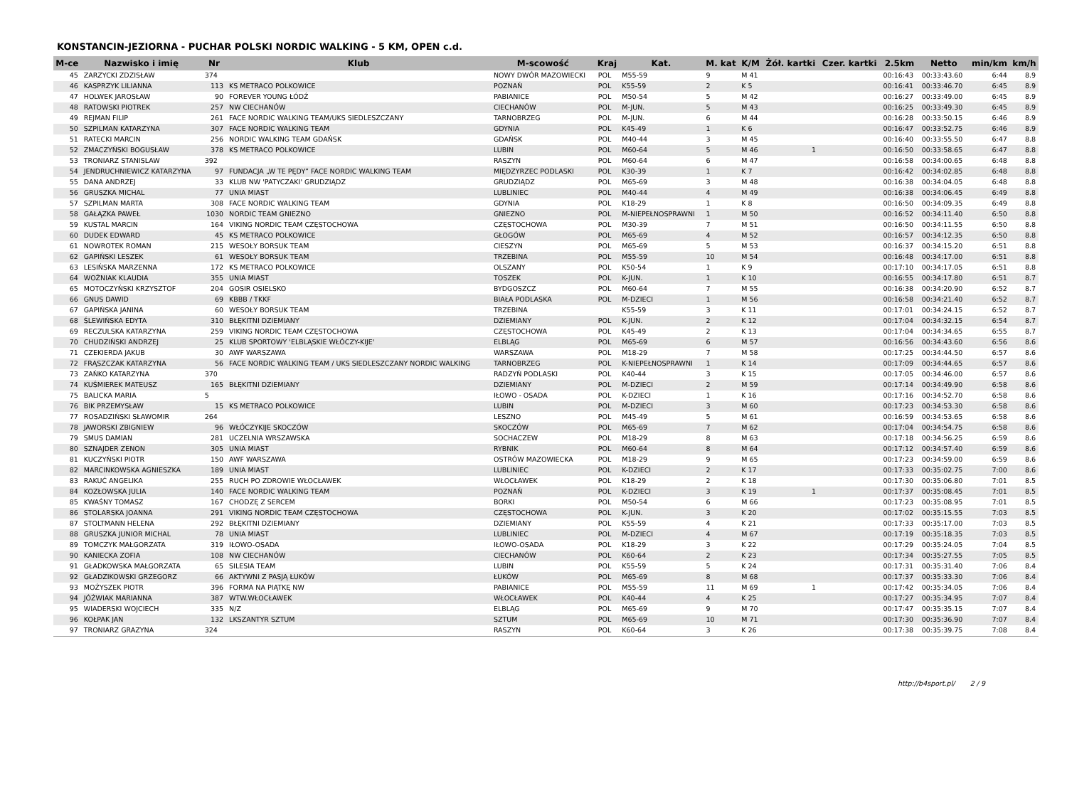KONSTANCIN-JEZIORNA - PUCHAR POLSKI NORDIC WALKING - 5 KM, OPEN c.d.
| M-ce | Nazwisko i imię | Nr | Klub | M-scowość | Kraj | Kat. | M. kat | K/M | Żół. kartki | Czer. kartki | 2.5km | Netto | min/km | km/h |
| --- | --- | --- | --- | --- | --- | --- | --- | --- | --- | --- | --- | --- | --- | --- |
| 45 | ZARZYCKI ZDZISŁAW | 374 | | NOWY DWÓR MAZOWIECKI | POL | M55-59 | 9 | M 41 | | | 00:16:43 | 00:33:43.60 | 6:44 | 8.9 |
| 46 | KASPRZYK LILIANNA | 113 | KS METRACO POLKOWICE | POZNAŃ | POL | K55-59 | 2 | K 5 | | | 00:16:41 | 00:33:46.70 | 6:45 | 8.9 |
| 47 | HOLWEK JAROSŁAW | 90 | FOREVER YOUNG ŁÓDŹ | PABIANICE | POL | M50-54 | 5 | M 42 | | | 00:16:27 | 00:33:49.00 | 6:45 | 8.9 |
| 48 | RATOWSKI PIOTREK | 257 | NW CIECHANÓW | CIECHANÓW | POL | M-JUN. | 5 | M 43 | | | 00:16:25 | 00:33:49.30 | 6:45 | 8.9 |
| 49 | REJMAN FILIP | 261 | FACE NORDIC WALKING TEAM/UKS SIEDLESZCZANY | TARNOBRZEG | POL | M-JUN. | 6 | M 44 | | | 00:16:28 | 00:33:50.15 | 6:46 | 8.9 |
| 50 | SZPILMAN KATARZYNA | 307 | FACE NORDIC WALKING TEAM | GDYNIA | POL | K45-49 | 1 | K 6 | | | 00:16:47 | 00:33:52.75 | 6:46 | 8.9 |
| 51 | RATECKI MARCIN | 256 | NORDIC WALKING TEAM GDAŃSK | GDAŃSK | POL | M40-44 | 3 | M 45 | | | 00:16:40 | 00:33:55.50 | 6:47 | 8.8 |
| 52 | ZMACZYŃSKI BOGUSŁAW | 378 | KS METRACO POLKOWICE | LUBIN | POL | M60-64 | 5 | M 46 | 1 | | 00:16:50 | 00:33:58.65 | 6:47 | 8.8 |
| 53 | TRONIARZ STANISLAW | 392 | | RASZYN | POL | M60-64 | 6 | M 47 | | | 00:16:58 | 00:34:00.65 | 6:48 | 8.8 |
| 54 | JENDRUCHNIEWICZ KATARZYNA | 97 | FUNDACJA „W TE PĘDY” FACE NORDIC WALKING TEAM | MIĘDZYRZEC PODLASKI | POL | K30-39 | 1 | K 7 | | | 00:16:42 | 00:34:02.85 | 6:48 | 8.8 |
| 55 | DANA ANDRZEJ | 33 | KLUB NW 'PATYCZAKI' GRUDZIĄDZ | GRUDZIĄDZ | POL | M65-69 | 3 | M 48 | | | 00:16:38 | 00:34:04.05 | 6:48 | 8.8 |
| 56 | GRUSZKA MICHAL | 77 | UNIA MIAST | LUBLINIEC | POL | M40-44 | 4 | M 49 | | | 00:16:38 | 00:34:06.45 | 6:49 | 8.8 |
| 57 | SZPILMAN MARTA | 308 | FACE NORDIC WALKING TEAM | GDYNIA | POL | K18-29 | 1 | K 8 | | | 00:16:50 | 00:34:09.35 | 6:49 | 8.8 |
| 58 | GAŁĄZKA PAWEŁ | 1030 | NORDIC TEAM GNIEZNO | GNIEZNO | POL | M-NIEPEŁNOSPRAWNI | 1 | M 50 | | | 00:16:52 | 00:34:11.40 | 6:50 | 8.8 |
| 59 | KUSTAL MARCIN | 164 | VIKING NORDIC TEAM CZĘSTOCHOWA | CZĘSTOCHOWA | POL | M30-39 | 7 | M 51 | | | 00:16:50 | 00:34:11.55 | 6:50 | 8.8 |
| 60 | DUDEK EDWARD | 45 | KS METRACO POLKOWICE | GŁOGÓW | POL | M65-69 | 4 | M 52 | | | 00:16:57 | 00:34:12.35 | 6:50 | 8.8 |
| 61 | NOWROTEK ROMAN | 215 | WESOŁY BORSUK TEAM | CIESZYN | POL | M65-69 | 5 | M 53 | | | 00:16:37 | 00:34:15.20 | 6:51 | 8.8 |
| 62 | GAPIŃSKI LESZEK | 61 | WESOŁY BORSUK TEAM | TRZEBINA | POL | M55-59 | 10 | M 54 | | | 00:16:48 | 00:34:17.00 | 6:51 | 8.8 |
| 63 | LESIŃSKA MARZENNA | 172 | KS METRACO POLKOWICE | OLSZANY | POL | K50-54 | 1 | K 9 | | | 00:17:10 | 00:34:17.05 | 6:51 | 8.8 |
| 64 | WOŹNIAK KLAUDIA | 355 | UNIA MIAST | TOSZEK | POL | K-JUN. | 1 | K 10 | | | 00:16:55 | 00:34:17.80 | 6:51 | 8.7 |
| 65 | MOTOCZYŃSKI KRZYSZTOF | 204 | GOSIR OSIELSKO | BYDGOSZCZ | POL | M60-64 | 7 | M 55 | | | 00:16:38 | 00:34:20.90 | 6:52 | 8.7 |
| 66 | GNUS DAWID | 69 | KBBB / TKKF | BIAŁA PODLASKA | POL | M-DZIECI | 1 | M 56 | | | 00:16:58 | 00:34:21.40 | 6:52 | 8.7 |
| 67 | GAPIŃSKA JANINA | 60 | WESOŁY BORSUK TEAM | TRZEBINA | | K55-59 | 3 | K 11 | | | 00:17:01 | 00:34:24.15 | 6:52 | 8.7 |
| 68 | ŚLEWIŃSKA EDYTA | 310 | BŁĘKITNI DZIEMIANY | DZIEMIANY | POL | K-JUN. | 2 | K 12 | | | 00:17:04 | 00:34:32.15 | 6:54 | 8.7 |
| 69 | RECZULSKA KATARZYNA | 259 | VIKING NORDIC TEAM CZĘSTOCHOWA | CZĘSTOCHOWA | POL | K45-49 | 2 | K 13 | | | 00:17:04 | 00:34:34.65 | 6:55 | 8.7 |
| 70 | CHUDZIŃSKI ANDRZEJ | 25 | KLUB SPORTOWY 'ELBLĄSKIE WŁÓCZY-KIJE' | ELBLĄG | POL | M65-69 | 6 | M 57 | | | 00:16:56 | 00:34:43.60 | 6:56 | 8.6 |
| 71 | CZEKIERDA JAKUB | 30 | AWF WARSZAWA | WARSZAWA | POL | M18-29 | 7 | M 58 | | | 00:17:25 | 00:34:44.50 | 6:57 | 8.6 |
| 72 | FRĄSZCZAK KATARZYNA | 56 | FACE NORDIC WALKING TEAM / UKS SIEDLESZCZANY NORDIC WALKING | TARNOBRZEG | POL | K-NIEPEŁNOSPRAWNI | 1 | K 14 | | | 00:17:09 | 00:34:44.65 | 6:57 | 8.6 |
| 73 | ZAŃKO KATARZYNA | 370 | | RADZYŃ PODLASKI | POL | K40-44 | 3 | K 15 | | | 00:17:05 | 00:34:46.00 | 6:57 | 8.6 |
| 74 | KUŚMIEREK MATEUSZ | 165 | BŁĘKITNI DZIEMIANY | DZIEMIANY | POL | M-DZIECI | 2 | M 59 | | | 00:17:14 | 00:34:49.90 | 6:58 | 8.6 |
| 75 | BALICKA MARIA | 5 | | IŁOWO - OSADA | POL | K-DZIECI | 1 | K 16 | | | 00:17:16 | 00:34:52.70 | 6:58 | 8.6 |
| 76 | BIK PRZEMYSŁAW | 15 | KS METRACO POLKOWICE | LUBIN | POL | M-DZIECI | 3 | M 60 | | | 00:17:23 | 00:34:53.30 | 6:58 | 8.6 |
| 77 | ROSADZIŃSKI SŁAWOMIR | 264 | | LESZNO | POL | M45-49 | 5 | M 61 | | | 00:16:59 | 00:34:53.65 | 6:58 | 8.6 |
| 78 | JAWORSKI ZBIGNIEW | 96 | WŁÓCZYKIJE SKOCZÓW | SKOCZÓW | POL | M65-69 | 7 | M 62 | | | 00:17:04 | 00:34:54.75 | 6:58 | 8.6 |
| 79 | SMUS DAMIAN | 281 | UCZELNIA WRSZAWSKA | SOCHACZEW | POL | M18-29 | 8 | M 63 | | | 00:17:18 | 00:34:56.25 | 6:59 | 8.6 |
| 80 | SZNAJDER ZENON | 305 | UNIA MIAST | RYBNIK | POL | M60-64 | 8 | M 64 | | | 00:17:12 | 00:34:57.40 | 6:59 | 8.6 |
| 81 | KUCZYŃSKI PIOTR | 150 | AWF WARSZAWA | OSTRÓW MAZOWIECKA | POL | M18-29 | 9 | M 65 | | | 00:17:23 | 00:34:59.00 | 6:59 | 8.6 |
| 82 | MARCINKOWSKA AGNIESZKA | 189 | UNIA MIAST | LUBLINIEC | POL | K-DZIECI | 2 | K 17 | | | 00:17:33 | 00:35:02.75 | 7:00 | 8.6 |
| 83 | RAKUĆ ANGELIKA | 255 | RUCH PO ZDROWIE WŁOCŁAWEK | WŁOCŁAWEK | POL | K18-29 | 2 | K 18 | | | 00:17:30 | 00:35:06.80 | 7:01 | 8.5 |
| 84 | KOZŁOWSKA JULIA | 140 | FACE NORDIC WALKING TEAM | POZNAŃ | POL | K-DZIECI | 3 | K 19 | 1 | | 00:17:37 | 00:35:08.45 | 7:01 | 8.5 |
| 85 | KWAŚNY TOMASZ | 167 | CHODZĘ Z SERCEM | BORKI | POL | M50-54 | 6 | M 66 | | | 00:17:23 | 00:35:08.95 | 7:01 | 8.5 |
| 86 | STOLARSKA JOANNA | 291 | VIKING NORDIC TEAM CZĘSTOCHOWA | CZĘSTOCHOWA | POL | K-JUN. | 3 | K 20 | | | 00:17:02 | 00:35:15.55 | 7:03 | 8.5 |
| 87 | STOLTMANN HELENA | 292 | BŁĘKITNI DZIEMIANY | DZIEMIANY | POL | K55-59 | 4 | K 21 | | | 00:17:33 | 00:35:17.00 | 7:03 | 8.5 |
| 88 | GRUSZKA JUNIOR MICHAL | 78 | UNIA MIAST | LUBLINIEC | POL | M-DZIECI | 4 | M 67 | | | 00:17:19 | 00:35:18.35 | 7:03 | 8.5 |
| 89 | TOMCZYK MAŁGORZATA | 319 | IŁOWO-OSADA | IŁOWO-OSADA | POL | K18-29 | 3 | K 22 | | | 00:17:29 | 00:35:24.05 | 7:04 | 8.5 |
| 90 | KANIECKA ZOFIA | 108 | NW CIECHANÓW | CIECHANÓW | POL | K60-64 | 2 | K 23 | | | 00:17:34 | 00:35:27.55 | 7:05 | 8.5 |
| 91 | GŁADKOWSKA MAŁGORZATA | 65 | SILESIA TEAM | LUBIN | POL | K55-59 | 5 | K 24 | | | 00:17:31 | 00:35:31.40 | 7:06 | 8.4 |
| 92 | GŁADZIKOWSKI GRZEGORZ | 66 | AKTYWNI Z PASJĄ ŁUKÓW | ŁUKÓW | POL | M65-69 | 8 | M 68 | | | 00:17:37 | 00:35:33.30 | 7:06 | 8.4 |
| 93 | MOŻYSZEK PIOTR | 396 | FORMA NA PIĄTKĘ NW | PABIANICE | POL | M55-59 | 11 | M 69 | 1 | | 00:17:42 | 00:35:34.05 | 7:06 | 8.4 |
| 94 | JÓŹWIAK MARIANNA | 387 | WTW.WŁOCŁAWEK | WŁOCŁAWEK | POL | K40-44 | 4 | K 25 | | | 00:17:27 | 00:35:34.95 | 7:07 | 8.4 |
| 95 | WIADERSKI WOJCIECH | 335 | N/Z | ELBLĄG | POL | M65-69 | 9 | M 70 | | | 00:17:47 | 00:35:35.15 | 7:07 | 8.4 |
| 96 | KOŁPAK JAN | 132 | LKSZANTYR SZTUM | SZTUM | POL | M65-69 | 10 | M 71 | | | 00:17:30 | 00:35:36.90 | 7:07 | 8.4 |
| 97 | TRONIARZ GRAZYNA | 324 | | RASZYN | POL | K60-64 | 3 | K 26 | | | 00:17:38 | 00:35:39.75 | 7:08 | 8.4 |
http://b4sport.pl/ 2 / 9